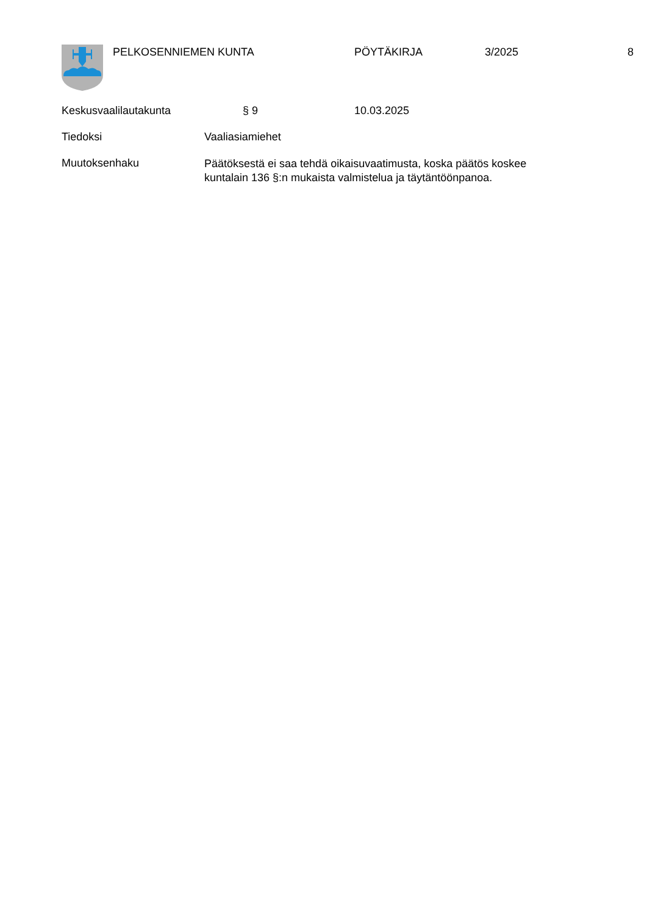PELKOSENNIEMEN KUNTA PÖYTÄKIRJA 3/2025 8
Keskusvaalilautakunta § 9 10.03.2025
Tiedoksi Vaaliasiamiehet
Muutoksenhaku
Päätöksestä ei saa tehdä oikaisuvaatimusta, koska päätös koskee kuntalain 136 §:n mukaista valmistelua ja täytäntöönpanoa.